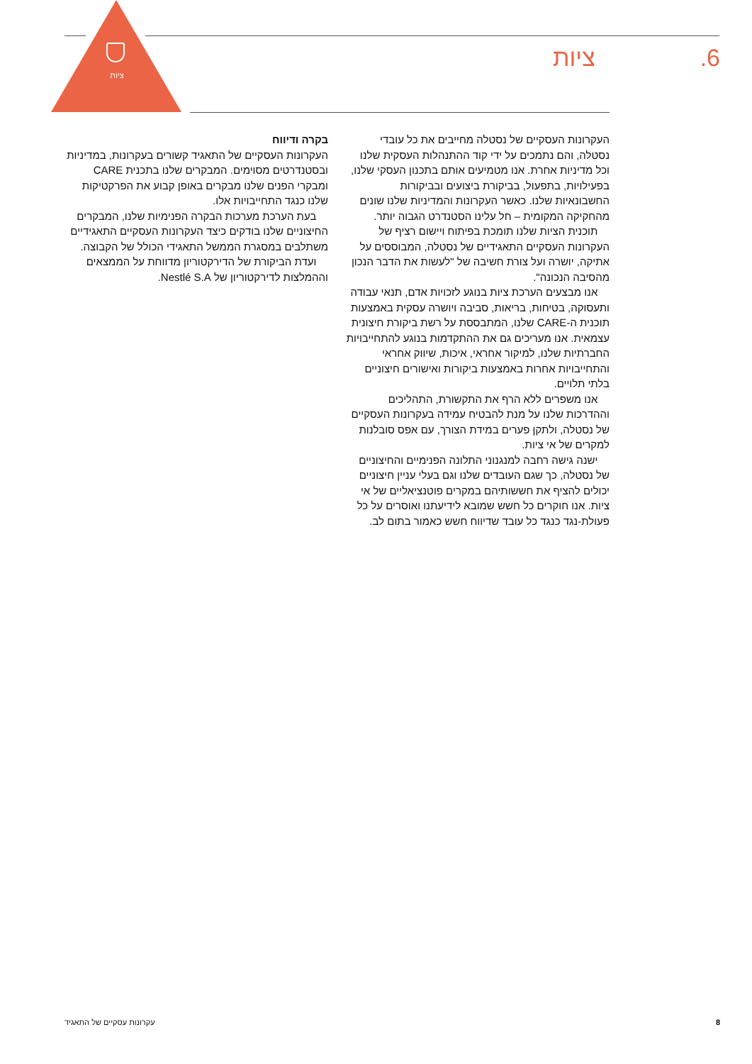ציות
6. ציות
העקרונות העסקיים של נסטלה מחייבים את כל עובדי נסטלה, והם נתמכים על ידי קוד ההתנהלות העסקית שלנו וכל מדיניות אחרת. אנו מטמיעים אותם בתכנון העסקי שלנו, בפעילויות, בתפעול, בביקורת ביצועים ובביקורות החשבונאיות שלנו. כאשר העקרונות והמדיניות שלנו שונים מהחקיקה המקומית – חל עלינו הסטנדרט הגבוה יותר.
תוכנית הציות שלנו תומכת בפיתוח ויישום רציף של העקרונות העסקיים התאגידיים של נסטלה, המבוססים על אתיקה, יושרה ועל צורת חשיבה של "לעשות את הדבר הנכון מהסיבה הנכונה".
אנו מבצעים הערכת ציות בנוגע לזכויות אדם, תנאי עבודה ותעסוקה, בטיחות, בריאות, סביבה ויושרה עסקית באמצעות תוכנית ה-CARE שלנו, המתבססת על רשת ביקורת חיצונית עצמאית. אנו מעריכים גם את ההתקדמות בנוגע להתחייבויות החברתיות שלנו, למיקור אחראי, איכות, שיווק אחראי והתחייבויות אחרות באמצעות ביקורות ואישורים חיצוניים בלתי תלויים.
אנו משפרים ללא הרף את התקשורת, התהליכים וההדרכות שלנו על מנת להבטיח עמידה בעקרונות העסקיים של נסטלה, ולתקן פערים במידת הצורך, עם אפס סובלנות למקרים של אי ציות.
ישנה גישה רחבה למנגנוני התלונה הפנימיים והחיצוניים של נסטלה, כך שגם העובדים שלנו וגם בעלי עניין חיצוניים יכולים להציף את חששותיהם במקרים פוטנציאליים של אי ציות. אנו חוקרים כל חשש שמובא לידיעתנו ואוסרים על כל פעולת-נגד כנגד כל עובד שדיווח חשש כאמור בתום לב.
בקרה ודיווח
העקרונות העסקיים של התאגיד קשורים בעקרונות, במדיניות ובסטנדרטים מסוימים. המבקרים שלנו בתכנית CARE ומבקרי הפנים שלנו מבקרים באופן קבוע את הפרקטיקות שלנו כנגד התחייבויות אלו.
בעת הערכת מערכות הבקרה הפנימיות שלנו, המבקרים החיצוניים שלנו בודקים כיצד העקרונות העסקיים התאגידיים משתלבים במסגרת הממשל התאגידי הכולל של הקבוצה.
ועדת הביקורת של הדירקטוריון מדווחת על הממצאים וההמלצות לדירקטוריון של Nestlé S.A.
8 עקרונות עסקיים של התאגיד